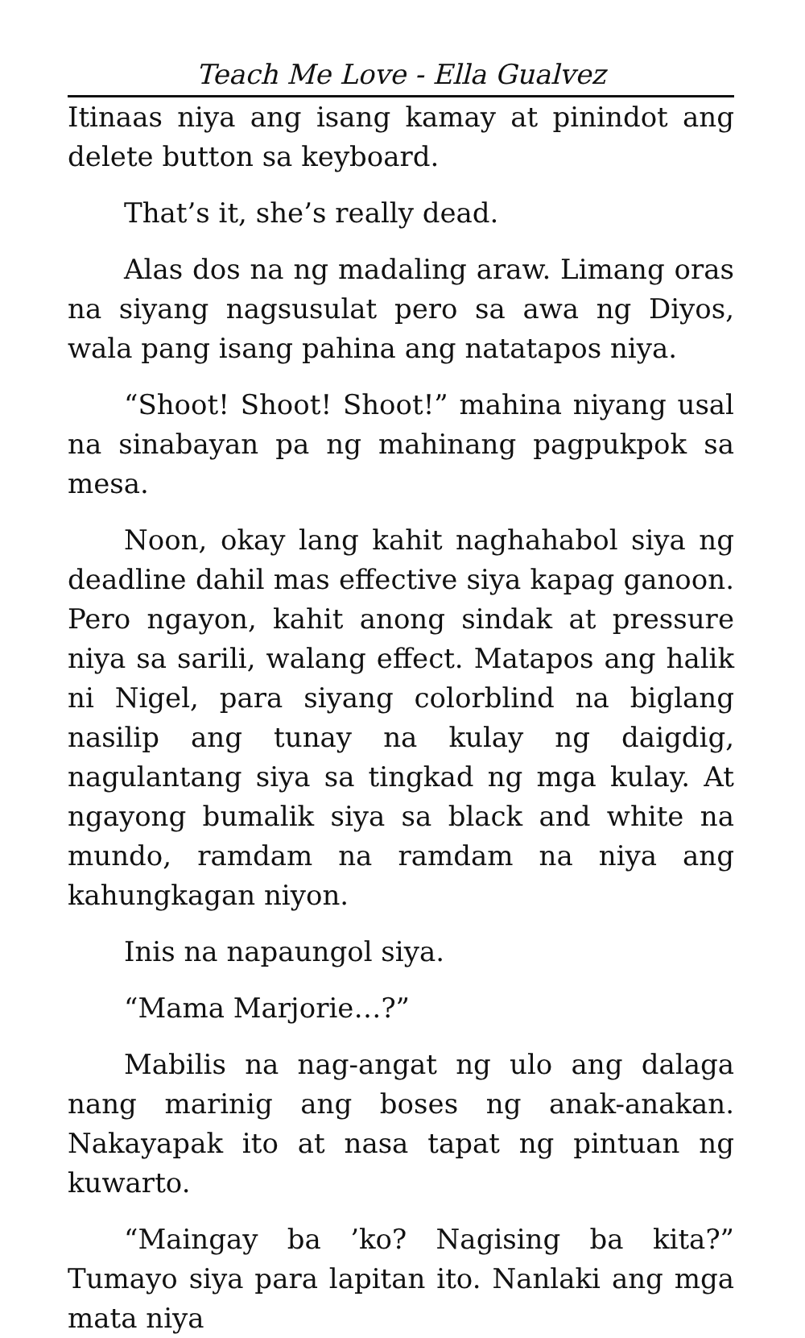Teach Me Love - Ella Gualvez
Itinaas niya ang isang kamay at pinindot ang delete button sa keyboard.
That’s it, she’s really dead.
Alas dos na ng madaling araw. Limang oras na siyang nagsusulat pero sa awa ng Diyos, wala pang isang pahina ang natatapos niya.
“Shoot! Shoot! Shoot!” mahina niyang usal na sinabayan pa ng mahinang pagpukpok sa mesa.
Noon, okay lang kahit naghahabol siya ng deadline dahil mas effective siya kapag ganoon. Pero ngayon, kahit anong sindak at pressure niya sa sarili, walang effect. Matapos ang halik ni Nigel, para siyang colorblind na biglang nasilip ang tunay na kulay ng daigdig, nagulantang siya sa tingkad ng mga kulay. At ngayong bumalik siya sa black and white na mundo, ramdam na ramdam na niya ang kahungkagan niyon.
Inis na napaungol siya.
“Mama Marjorie…?”
Mabilis na nag-angat ng ulo ang dalaga nang marinig ang boses ng anak-anakan. Nakayapak ito at nasa tapat ng pintuan ng kuwarto.
“Maingay ba ’ko? Nagising ba kita?” Tumayo siya para lapitan ito. Nanlaki ang mga mata niya